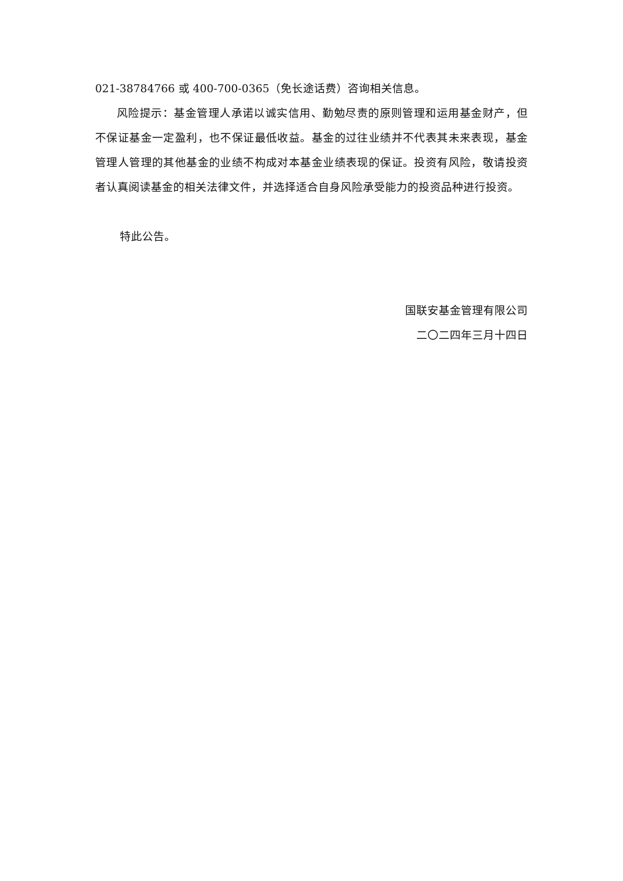021-38784766 或 400-700-0365（免长途话费）咨询相关信息。
风险提示：基金管理人承诺以诚实信用、勤勉尽责的原则管理和运用基金财产，但不保证基金一定盈利，也不保证最低收益。基金的过往业绩并不代表其未来表现，基金管理人管理的其他基金的业绩不构成对本基金业绩表现的保证。投资有风险，敬请投资者认真阅读基金的相关法律文件，并选择适合自身风险承受能力的投资品种进行投资。
特此公告。
国联安基金管理有限公司
二〇二四年三月十四日